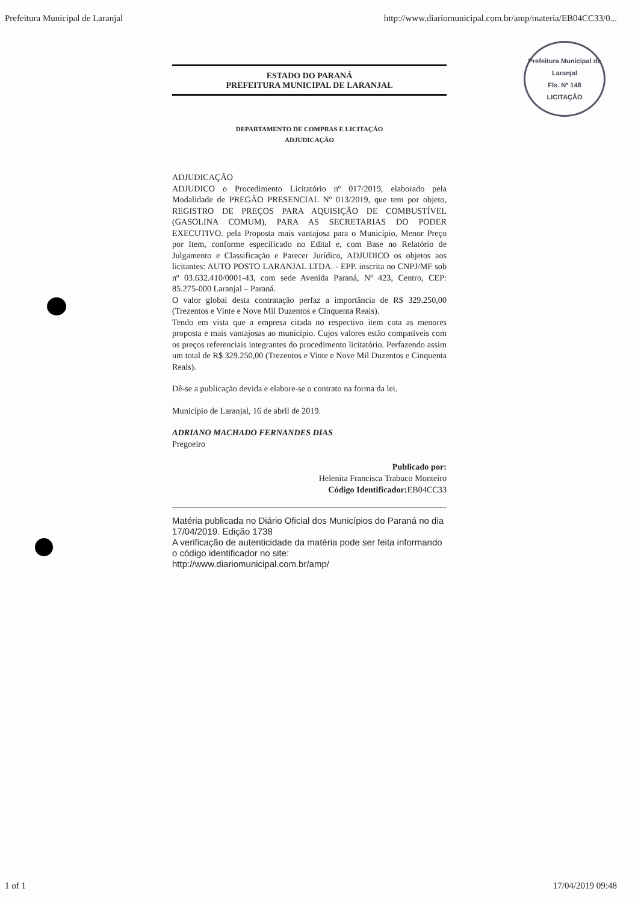Prefeitura Municipal de Laranjal http://www.diariomunicipal.com.br/amp/materia/EB04CC33/0...
Prefeitura Municipal de Laranjal
Fls. Nº 148
LICITAÇÃO
ESTADO DO PARANÁ
PREFEITURA MUNICIPAL DE LARANJAL
DEPARTAMENTO DE COMPRAS E LICITAÇÃO
ADJUDICAÇÃO
ADJUDICAÇÃO
ADJUDICO o Procedimento Licitatório nº 017/2019, elaborado pela Modalidade de PREGÃO PRESENCIAL Nº 013/2019, que tem por objeto, REGISTRO DE PREÇOS PARA AQUISIÇÃO DE COMBUSTÍVEL (GASOLINA COMUM), PARA AS SECRETARIAS DO PODER EXECUTIVO. pela Proposta mais vantajosa para o Município, Menor Preço por Item, conforme especificado no Edital e, com Base no Relatório de Julgamento e Classificação e Parecer Jurídico, ADJUDICO os objetos aos licitantes: AUTO POSTO LARANJAL LTDA. - EPP. inscrita no CNPJ/MF sob nº 03.632.410/0001-43, com sede Avenida Paraná, Nº 423, Centro, CEP: 85.275-000 Laranjal – Paraná.
O valor global desta contratação perfaz a importância de R$ 329.250,00 (Trezentos e Vinte e Nove Mil Duzentos e Cinquenta Reais).
Tendo em vista que a empresa citada no respectivo item cota as menores proposta e mais vantajosas ao município. Cujos valores estão compatíveis com os preços referenciais integrantes do procedimento licitatório. Perfazendo assim um total de R$ 329.250,00 (Trezentos e Vinte e Nove Mil Duzentos e Cinquenta Reais).
Dê-se a publicação devida e elabore-se o contrato na forma da lei.
Município de Laranjal, 16 de abril de 2019.
ADRIANO MACHADO FERNANDES DIAS
Pregoeiro
Publicado por:
Helenita Francisca Trabuco Monteiro
Código Identificador: EB04CC33
Matéria publicada no Diário Oficial dos Municípios do Paraná no dia 17/04/2019. Edição 1738
A verificação de autenticidade da matéria pode ser feita informando o código identificador no site:
http://www.diariomunicipal.com.br/amp/
1 of 1 17/04/2019 09:48